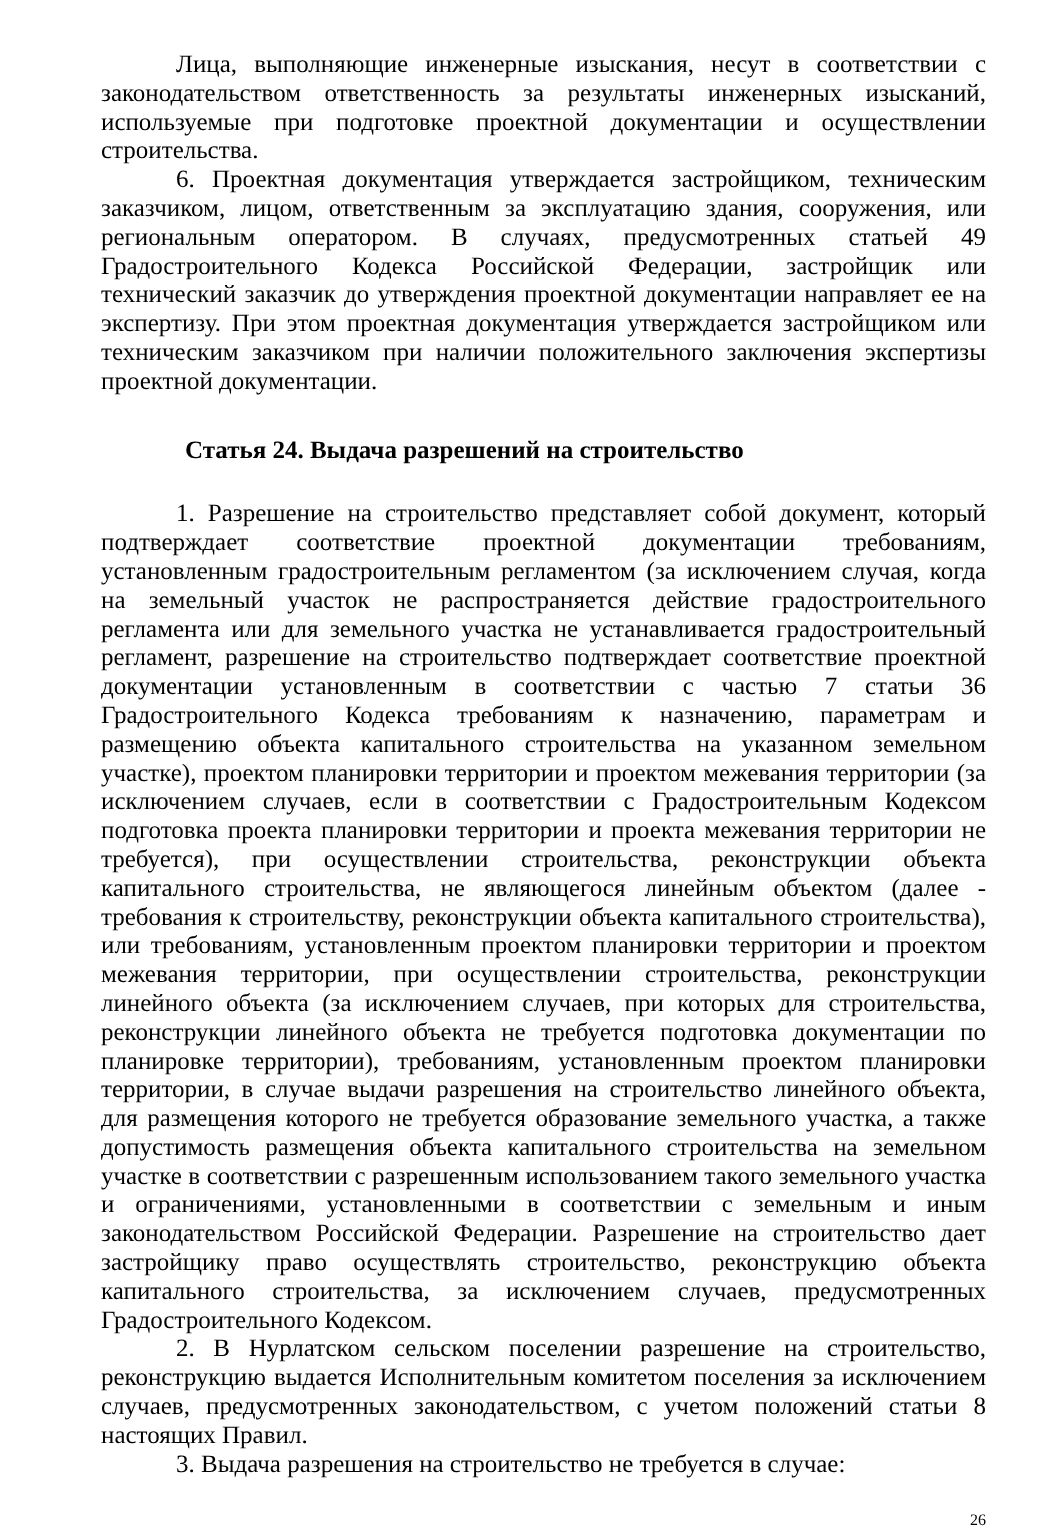Лица, выполняющие инженерные изыскания, несут в соответствии с законодательством ответственность за результаты инженерных изысканий, используемые при подготовке проектной документации и осуществлении строительства.
6. Проектная документация утверждается застройщиком, техническим заказчиком, лицом, ответственным за эксплуатацию здания, сооружения, или региональным оператором. В случаях, предусмотренных статьей 49 Градостроительного Кодекса Российской Федерации, застройщик или технический заказчик до утверждения проектной документации направляет ее на экспертизу. При этом проектная документация утверждается застройщиком или техническим заказчиком при наличии положительного заключения экспертизы проектной документации.
Статья 24. Выдача разрешений на строительство
1. Разрешение на строительство представляет собой документ, который подтверждает соответствие проектной документации требованиям, установленным градостроительным регламентом (за исключением случая, когда на земельный участок не распространяется действие градостроительного регламента или для земельного участка не устанавливается градостроительный регламент, разрешение на строительство подтверждает соответствие проектной документации установленным в соответствии с частью 7 статьи 36 Градостроительного Кодекса требованиям к назначению, параметрам и размещению объекта капитального строительства на указанном земельном участке), проектом планировки территории и проектом межевания территории (за исключением случаев, если в соответствии с Градостроительным Кодексом подготовка проекта планировки территории и проекта межевания территории не требуется), при осуществлении строительства, реконструкции объекта капитального строительства, не являющегося линейным объектом (далее - требования к строительству, реконструкции объекта капитального строительства), или требованиям, установленным проектом планировки территории и проектом межевания территории, при осуществлении строительства, реконструкции линейного объекта (за исключением случаев, при которых для строительства, реконструкции линейного объекта не требуется подготовка документации по планировке территории), требованиям, установленным проектом планировки территории, в случае выдачи разрешения на строительство линейного объекта, для размещения которого не требуется образование земельного участка, а также допустимость размещения объекта капитального строительства на земельном участке в соответствии с разрешенным использованием такого земельного участка и ограничениями, установленными в соответствии с земельным и иным законодательством Российской Федерации. Разрешение на строительство дает застройщику право осуществлять строительство, реконструкцию объекта капитального строительства, за исключением случаев, предусмотренных Градостроительного Кодексом.
2. В Нурлатском сельском поселении разрешение на строительство, реконструкцию выдается Исполнительным комитетом поселения за исключением случаев, предусмотренных законодательством, с учетом положений статьи 8 настоящих Правил.
3. Выдача разрешения на строительство не требуется в случае:
26